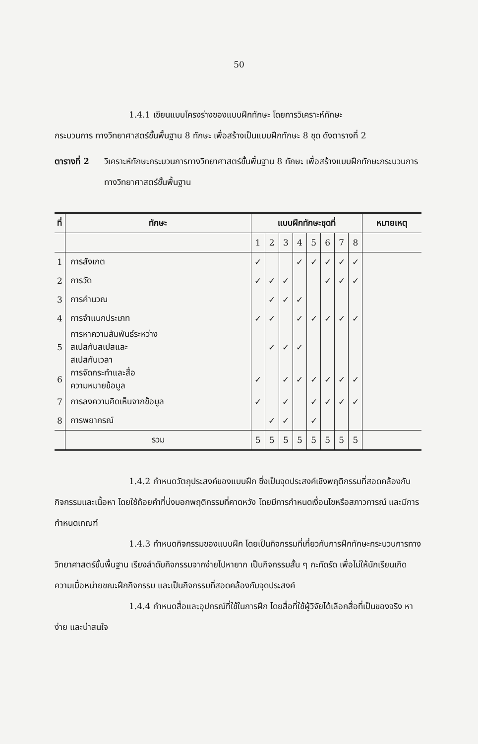50
1.4.1 เขียนแบบโครงร่างของแบบฝึกทักษะ โดยการวิเคราะห์ทักษะ
กระบวนการ ทางวิทยาศาสตร์ขั้นพื้นฐาน 8 ทักษะ เพื่อสร้างเป็นแบบฝึกทักษะ 8 ชุด ดังตารางที่ 2
ตารางที่ 2
วิเคราะห์ทักษะกระบวนการทางวิทยาศาสตร์ขั้นพื้นฐาน 8 ทักษะ เพื่อสร้างแบบฝึกทักษะกระบวนการทางวิทยาศาสตร์ขั้นพื้นฐาน
| ที่ | ทักษะ | แบบฝึกทักษะชุดที่ | | | | | | | | หมายเหตุ |
| --- | --- | --- | --- | --- | --- | --- | --- | --- | --- | --- |
| | | 1 | 2 | 3 | 4 | 5 | 6 | 7 | 8 | |
| 1 | การสังเกต | ✓ | | | ✓ | ✓ | ✓ | ✓ | ✓ | |
| 2 | การวัด | ✓ | ✓ | ✓ | | | ✓ | ✓ | ✓ | |
| 3 | การคำนวณ | | ✓ | ✓ | ✓ | | | | | |
| 4 | การจำแนกประเภท | ✓ | ✓ | | ✓ | ✓ | ✓ | ✓ | ✓ | |
| 5 | การหาความสัมพันธ์ระหว่าง สเปสกับสเปสและ สเปสกับเวลา | | ✓ | ✓ | ✓ | | | | | |
| 6 | การจัดกระทำและสื่อ ความหมายข้อมูล | ✓ | | ✓ | ✓ | ✓ | ✓ | ✓ | ✓ | |
| 7 | การลงความคิดเห็นจากข้อมูล | ✓ | | ✓ | | ✓ | ✓ | ✓ | ✓ | |
| 8 | การพยากรณ์ | | ✓ | ✓ | | ✓ | | | | |
| | รวม | 5 | 5 | 5 | 5 | 5 | 5 | 5 | 5 | |
1.4.2 กำหนดวัตถุประสงค์ของแบบฝึก ซึ่งเป็นจุดประสงค์เชิงพฤติกรรมที่สอดคล้องกับกิจกรรมและเนื้อหา โดยใช้ถ้อยคำที่บ่งบอกพฤติกรรมที่คาดหวัง โดยมีการกำหนดเงื่อนไขหรือสภาวการณ์ และมีการกำหนดเกณฑ์
1.4.3 กำหนดกิจกรรมของแบบฝึก โดยเป็นกิจกรรมที่เกี่ยวกับการฝึกทักษะกระบวนการทางวิทยาศาสตร์ขั้นพื้นฐาน เรียงลำดับกิจกรรมจากง่ายไปหายาก เป็นกิจกรรมสั้น ๆ กะทัดรัด เพื่อไม่ให้นักเรียนเกิดความเบื่อหน่ายขณะฝึกกิจกรรม และเป็นกิจกรรมที่สอดคล้องกับจุดประสงค์
1.4.4 กำหนดสื่อและอุปกรณ์ที่ใช้ในการฝึก โดยสื่อที่ใช้ผู้วิจัยได้เลือกสื่อที่เป็นของจริง หาง่าย และน่าสนใจ